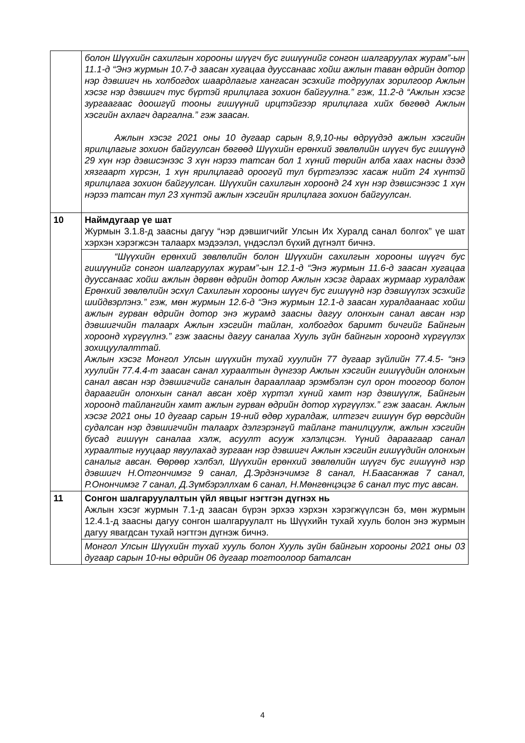| | болон Шүүхийн сахилгын хорооны шүүгч бус гишүүнийг сонгон шалгаруулах журам”-ын 11.1-д “Энэ журмын 10.7-д заасан хугацаа дууссанаас хойш ажлын таван өдрийн дотор нэр дэвшигч нь холбогдох шаардлагыг хангасан эсэхийг тодруулах зорилгоор Ажлын хэсэг нэр дэвшигч тус бүртэй ярилцлага зохион байгуулна.” гэж, 11.2-д “Ажлын хэсэг зургаагаас доошгүй тооны гишүүний ирцтэйгээр ярилцлага хийх бөгөөд Ажлын хэсгийн ахлагч даргална.” гэж заасан. Ажлын хэсэг 2021 оны 10 дугаар сарын 8,9,10-ны өдрүүдэд ажлын хэсгийн ярилцлагыг зохион байгуулсан бөгөөд Шүүхийн ерөнхий зөвлөлийн шүүгч бус гишүүнд 29 хүн нэр дэвшсэнээс 3 хүн нэрээ татсан бол 1 хүний төрийн алба хаах насны дээд хязгаарт хүрсэн, 1 хүн ярилцлагад ороогүй тул бүртгэлээс хасаж нийт 24 хүнтэй ярилцлага зохион байгуулсан. Шүүхийн сахилгын хороонд 24 хүн нэр дэвшсэнээс 1 хүн нэрээ татсан тул 23 хүнтэй ажлын хэсгийн ярилцлага зохион байгуулсан. |
| 10 | Наймдугаар үе шат Журмын 3.1.8-д заасны дагуу “нэр дэвшигчийг Улсын Их Хуралд санал болгох” үе шат хэрхэн хэрэгжсэн талаарх мэдээлэл, үндэслэл бүхий дүгнэлт бичнэ. |
| | “Шүүхийн ерөнхий зөвлөлийн болон Шүүхийн сахилгын хорооны шүүгч бус гишүүнийг сонгон шалгаруулах журам”-ын 12.1-д “Энэ журмын 11.6-д заасан хугацаа дууссанаас хойш ажлын дөрвөн өдрийн дотор Ажлын хэсэг дараах журмаар хуралдаж Ерөнхий зөвлөлийн эсхүл Сахилгын хорооны шүүгч бус гишүүнд нэр дэвшүүлэх эсэхийг шийдвэрлэнэ.” гэж, мөн журмын 12.6-д “Энэ журмын 12.1-д заасан хуралдаанаас хойш ажлын гурван өдрийн дотор энэ журамд заасны дагуу олонхын санал авсан нэр дэвшигчийн талаарх Ажлын хэсгийн тайлан, холбогдох баримт бичгийг Байнгын хороонд хүргүүлнэ.” гэж заасны дагуу саналаа Хууль зүйн байнгын хороонд хүргүүлэх зохицуулалттай. Ажлын хэсэг Монгол Улсын шүүхийн тухай хуулийн 77 дугаар зүйлийн 77.4.5- “энэ хуулийн 77.4.4-т заасан санал хураалтын дүнгээр Ажлын хэсгийн гишүүдийн олонхын санал авсан нэр дэвшигчийг саналын дарааллаар эрэмбэлэн сул орон тоогоор болон дараагийн олонхын санал авсан хоёр хүртэл хүний хамт нэр дэвшүүлж, Байнгын хороонд тайлангийн хамт ажлын гурван өдрийн дотор хүргүүлэх.” гэж заасан. Ажлын хэсэг 2021 оны 10 дугаар сарын 19-ний өдөр хуралдаж, илтгэгч гишүүн бүр өөрсдийн судалсан нэр дэвшигчийн талаарх дэлгэрэнгүй тайланг танилцуулж, ажлын хэсгийн бусад гишүүн саналаа хэлж, асуулт асууж хэлэлцсэн. Үүний дараагаар санал хураалтыг нууцаар явуулахад зургаан нэр дэвшигч Ажлын хэсгийн гишүүдийн олонхын саналыг авсан. Өөрөөр хэлбэл, Шүүхийн ерөнхий зөвлөлийн шүүгч бус гишүүнд нэр дэвшигч Н.Отгончимэг 9 санал, Д.Эрдэнэчимэг 8 санал, Н.Баасанжав 7 санал, Р.Онончимэг 7 санал, Д.Зүмбэрэллхам 6 санал, Н.Мөнгөнцэцэг 6 санал тус тус авсан. |
| 11 | Сонгон шалгаруулалтын үйл явцыг нэгтгэн дүгнэх нь Ажлын хэсэг журмын 7.1-д заасан бүрэн эрхээ хэрхэн хэрэгжүүлсэн бэ, мөн журмын 12.4.1-д заасны дагуу сонгон шалгаруулалт нь Шүүхийн тухай хууль болон энэ журмын дагуу явагдсан тухай нэгтгэн дүгнэж бичнэ. |
| | Монгол Улсын Шүүхийн тухай хууль болон Хууль зүйн байнгын хорооны 2021 оны 03 дугаар сарын 10-ны өдрийн 06 дугаар тогтоолоор баталсан |
4